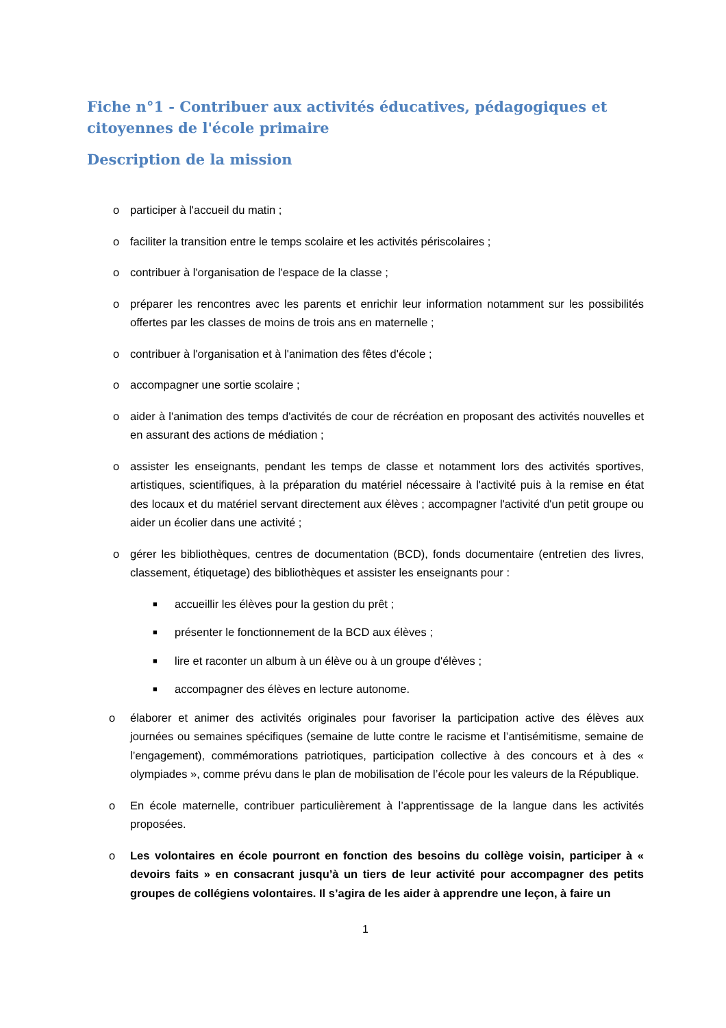Fiche n°1 - Contribuer aux activités éducatives, pédagogiques et citoyennes de l'école primaire
Description de la mission
o participer à l'accueil du matin ;
o faciliter la transition entre le temps scolaire et les activités périscolaires ;
o contribuer à l'organisation de l'espace de la classe ;
o préparer les rencontres avec les parents et enrichir leur information notamment sur les possibilités offertes par les classes de moins de trois ans en maternelle ;
o contribuer à l'organisation et à l'animation des fêtes d'école ;
o accompagner une sortie scolaire ;
o aider à l'animation des temps d'activités de cour de récréation en proposant des activités nouvelles et en assurant des actions de médiation ;
o assister les enseignants, pendant les temps de classe et notamment lors des activités sportives, artistiques, scientifiques, à la préparation du matériel nécessaire à l'activité puis à la remise en état des locaux et du matériel servant directement aux élèves ; accompagner l'activité d'un petit groupe ou aider un écolier dans une activité ;
o gérer les bibliothèques, centres de documentation (BCD), fonds documentaire (entretien des livres, classement, étiquetage) des bibliothèques et assister les enseignants pour :
■ accueillir les élèves pour la gestion du prêt ;
■ présenter le fonctionnement de la BCD aux élèves ;
■ lire et raconter un album à un élève ou à un groupe d'élèves ;
■ accompagner des élèves en lecture autonome.
o élaborer et animer des activités originales pour favoriser la participation active des élèves aux journées ou semaines spécifiques (semaine de lutte contre le racisme et l’antisémitisme, semaine de l’engagement), commémorations patriotiques, participation collective à des concours et à des « olympiades », comme prévu dans le plan de mobilisation de l’école pour les valeurs de la République.
o En école maternelle, contribuer particulièrement à l’apprentissage de la langue dans les activités proposées.
o Les volontaires en école pourront en fonction des besoins du collège voisin, participer à « devoirs faits » en consacrant jusqu’à un tiers de leur activité pour accompagner des petits groupes de collégiens volontaires. Il s’agira de les aider à apprendre une leçon, à faire un
1